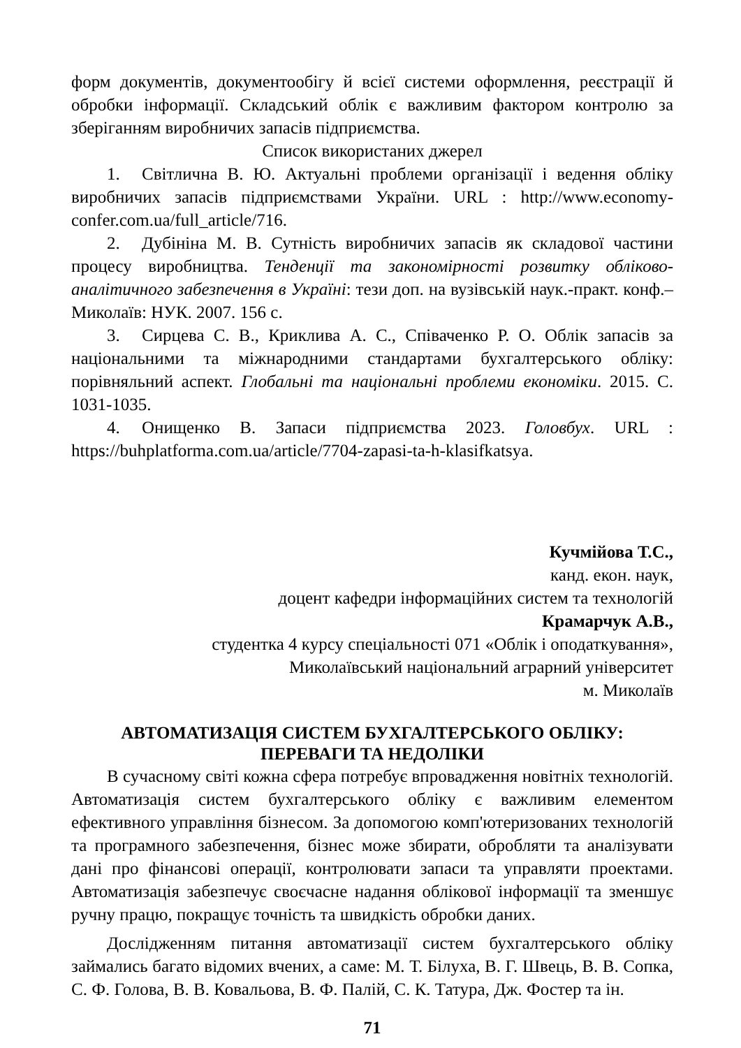форм документів, документообігу й всієї системи оформлення, реєстрації й обробки інформації. Складський облік є важливим фактором контролю за зберіганням виробничих запасів підприємства.
Список використаних джерел
1. Світлична В. Ю. Актуальні проблеми організації і ведення обліку виробничих запасів підприємствами України. URL : http://www.economy-confer.com.ua/full_article/716.
2. Дубініна М. В. Сутність виробничих запасів як складової частини процесу виробництва. Тенденції та закономірності розвитку обліково-аналітичного забезпечення в Україні: тези доп. на вузівській наук.-практ. конф.–Миколаїв: НУК. 2007. 156 с.
3. Сирцева С. В., Криклива А. С., Співаченко Р. О. Облік запасів за національними та міжнародними стандартами бухгалтерського обліку: порівняльний аспект. Глобальні та національні проблеми економіки. 2015. С. 1031-1035.
4. Онищенко В. Запаси підприємства 2023. Головбух. URL : https://buhplatforma.com.ua/article/7704-zapasi-ta-h-klasifkatsya.
Кучмійова Т.С.,
канд. екон. наук,
доцент кафедри інформаційних систем та технологій
Крамарчук А.В.,
студентка 4 курсу спеціальності 071 «Облік і оподаткування»,
Миколаївський національний аграрний університет
м. Миколаїв
АВТОМАТИЗАЦІЯ СИСТЕМ БУХГАЛТЕРСЬКОГО ОБЛІКУ:
ПЕРЕВАГИ ТА НЕДОЛІКИ
В сучасному світі кожна сфера потребує впровадження новітніх технологій. Автоматизація систем бухгалтерського обліку є важливим елементом ефективного управління бізнесом. За допомогою комп'ютеризованих технологій та програмного забезпечення, бізнес може збирати, обробляти та аналізувати дані про фінансові операції, контролювати запаси та управляти проектами. Автоматизація забезпечує своєчасне надання облікової інформації та зменшує ручну працю, покращує точність та швидкість обробки даних.
Дослідженням питання автоматизації систем бухгалтерського обліку займались багато відомих вчених, а саме: М. Т. Білуха, В. Г. Швець, В. В. Сопка, С. Ф. Голова, В. В. Ковальова, В. Ф. Палій, С. К. Татура, Дж. Фостер та ін.
71